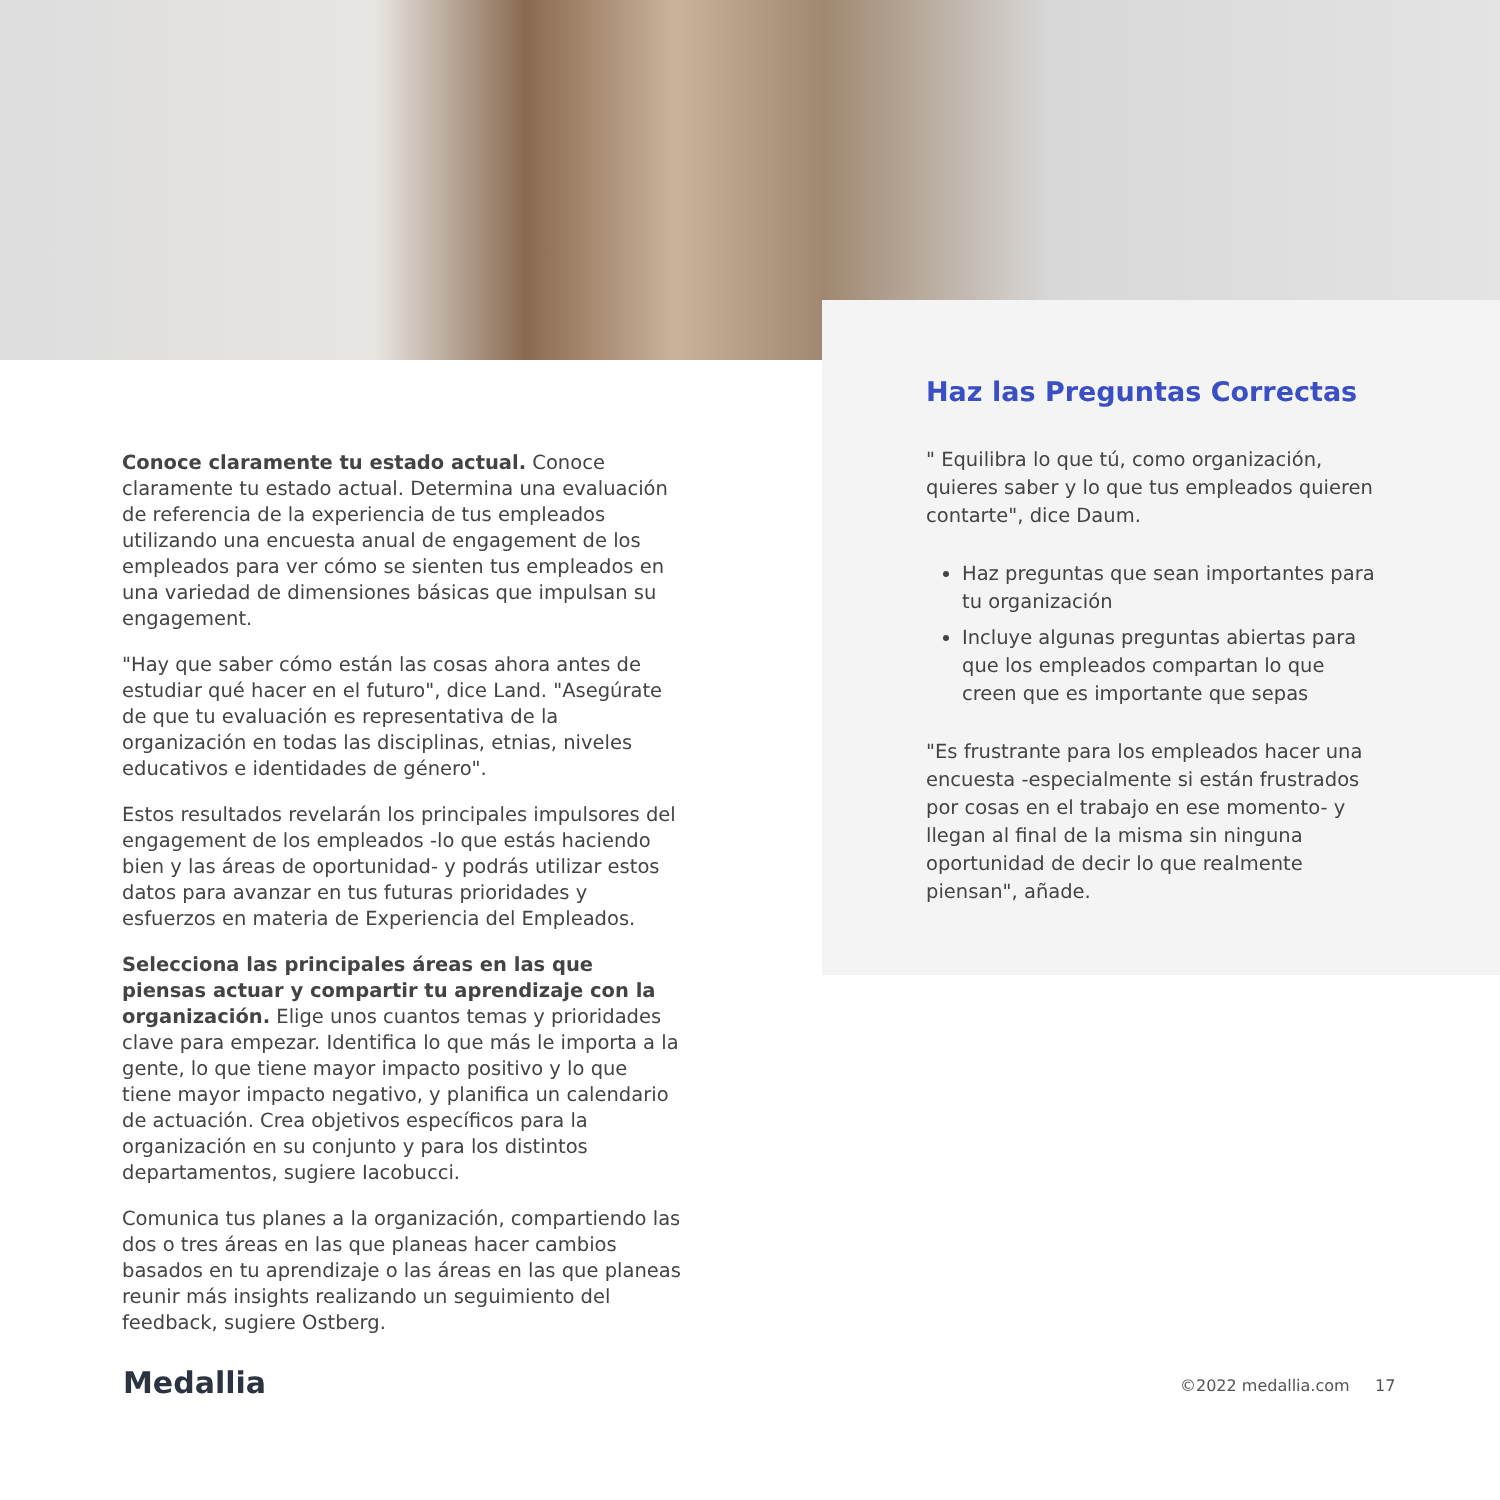Conoce claramente tu estado actual. Conoce claramente tu estado actual. Determina una evaluación de referencia de la experiencia de tus empleados utilizando una encuesta anual de engagement de los empleados para ver cómo se sienten tus empleados en una variedad de dimensiones básicas que impulsan su engagement.
"Hay que saber cómo están las cosas ahora antes de estudiar qué hacer en el futuro", dice Land. "Asegúrate de que tu evaluación es representativa de la organización en todas las disciplinas, etnias, niveles educativos e identidades de género".
Estos resultados revelarán los principales impulsores del engagement de los empleados -lo que estás haciendo bien y las áreas de oportunidad- y podrás utilizar estos datos para avanzar en tus futuras prioridades y esfuerzos en materia de Experiencia del Empleados.
Selecciona las principales áreas en las que piensas actuar y compartir tu aprendizaje con la organización. Elige unos cuantos temas y prioridades clave para empezar. Identifica lo que más le importa a la gente, lo que tiene mayor impacto positivo y lo que tiene mayor impacto negativo, y planifica un calendario de actuación. Crea objetivos específicos para la organización en su conjunto y para los distintos departamentos, sugiere Iacobucci.
Comunica tus planes a la organización, compartiendo las dos o tres áreas en las que planeas hacer cambios basados en tu aprendizaje o las áreas en las que planeas reunir más insights realizando un seguimiento del feedback, sugiere Ostberg.
Haz las Preguntas Correctas
" Equilibra lo que tú, como organización, quieres saber y lo que tus empleados quieren contarte", dice Daum.
Haz preguntas que sean importantes para tu organización
Incluye algunas preguntas abiertas para que los empleados compartan lo que creen que es importante que sepas
"Es frustrante para los empleados hacer una encuesta -especialmente si están frustrados por cosas en el trabajo en ese momento- y llegan al final de la misma sin ninguna oportunidad de decir lo que realmente piensan", añade.
Medallia ©2022 medallia.com 17